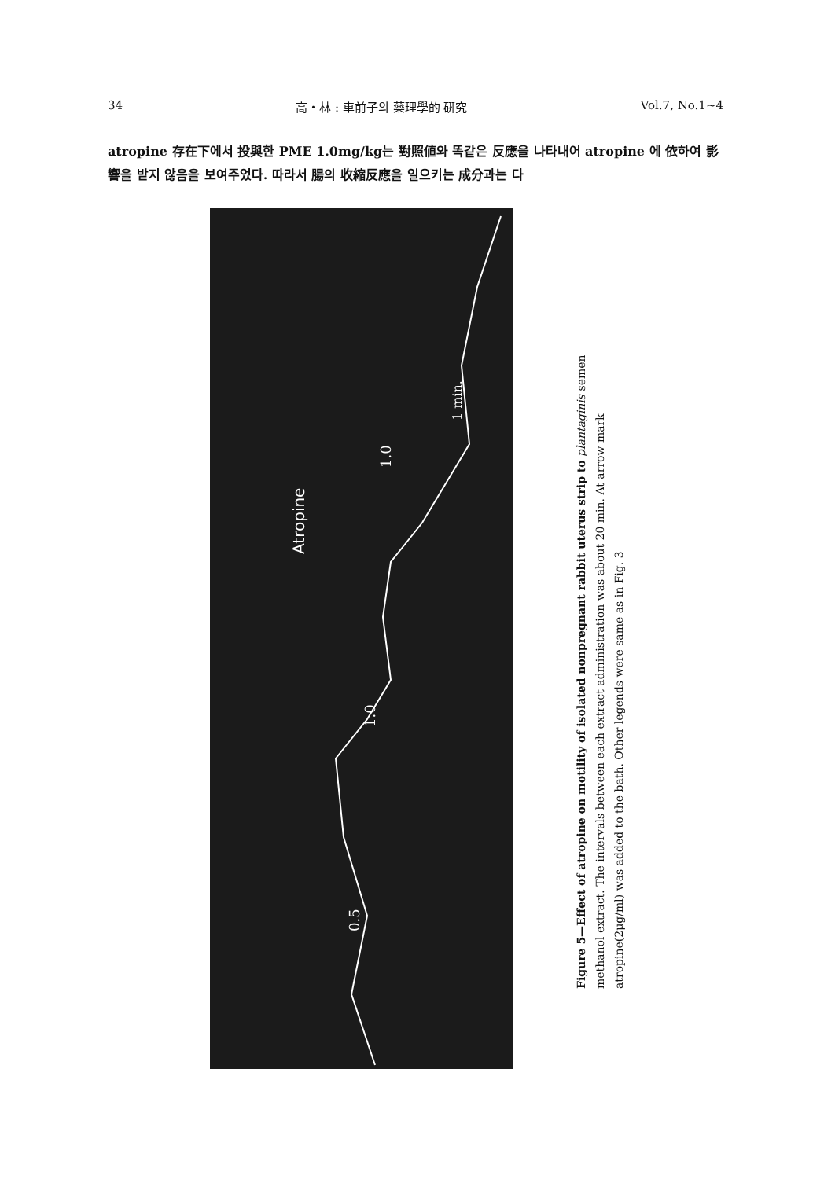34 高・林 : 車前子의 藥理學的 硏究 Vol.7, No.1~4
atropine 存在下에서 投與한 PME 1.0mg/kg는 對照値와 똑같은 反應을 나타내어 atropine 에 依하여 影響을 받지 않음을 보여주었다. 따라서 腸의 收縮反應을 일으키는 成分과는 다
Atropine
0.5
1.0
1.0
1 min.
Figure 5—Effect of atropine on motility of isolated nonpregnant rabbit uterus strip to plantaginis semen methanol extract. The intervals between each extract administration was about 20 min. At arrow mark atropine(2μg/ml) was added to the bath. Other legends were same as in Fig. 3